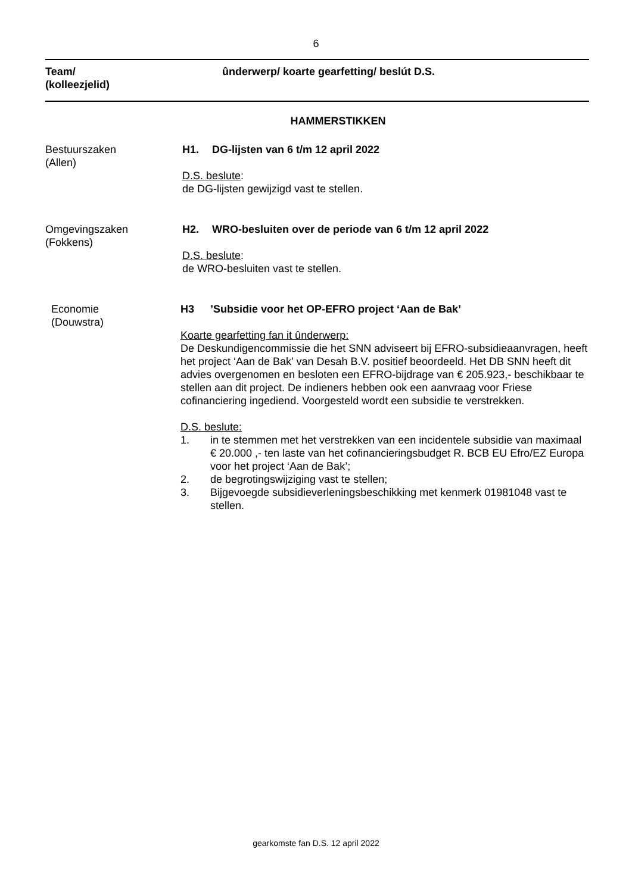6
Team/
(kolleezjelid)
ûnderwerp/ koarte gearfetting/ beslút D.S.
HAMMERSTIKKEN
Bestuurszaken
(Allen)
H1. DG-lijsten van 6 t/m 12 april 2022
D.S. beslute:
de DG-lijsten gewijzigd vast te stellen.
Omgevingszaken
(Fokkens)
H2. WRO-besluiten over de periode van 6 t/m 12 april 2022
D.S. beslute:
de WRO-besluiten vast te stellen.
Economie
(Douwstra)
H3’Subsidie voor het OP-EFRO project ‘Aan de Bak’
Koarte gearfetting fan it ûnderwerp:
De Deskundigencommissie die het SNN adviseert bij EFRO-subsidieaanvragen, heeft het project ‘Aan de Bak’ van Desah B.V. positief beoordeeld. Het DB SNN heeft dit advies overgenomen en besloten een EFRO-bijdrage van € 205.923,- beschikbaar te stellen aan dit project. De indieners hebben ook een aanvraag voor Friese cofinanciering ingediend. Voorgesteld wordt een subsidie te verstrekken.
D.S. beslute:
1. in te stemmen met het verstrekken van een incidentele subsidie van maximaal € 20.000 ,- ten laste van het cofinancieringsbudget R. BCB EU Efro/EZ Europa voor het project ‘Aan de Bak’;
2. de begrotingswijziging vast te stellen;
3. Bijgevoegde subsidieverleningsbeschikking met kenmerk 01981048 vast te stellen.
gearkomste fan D.S. 12 april 2022